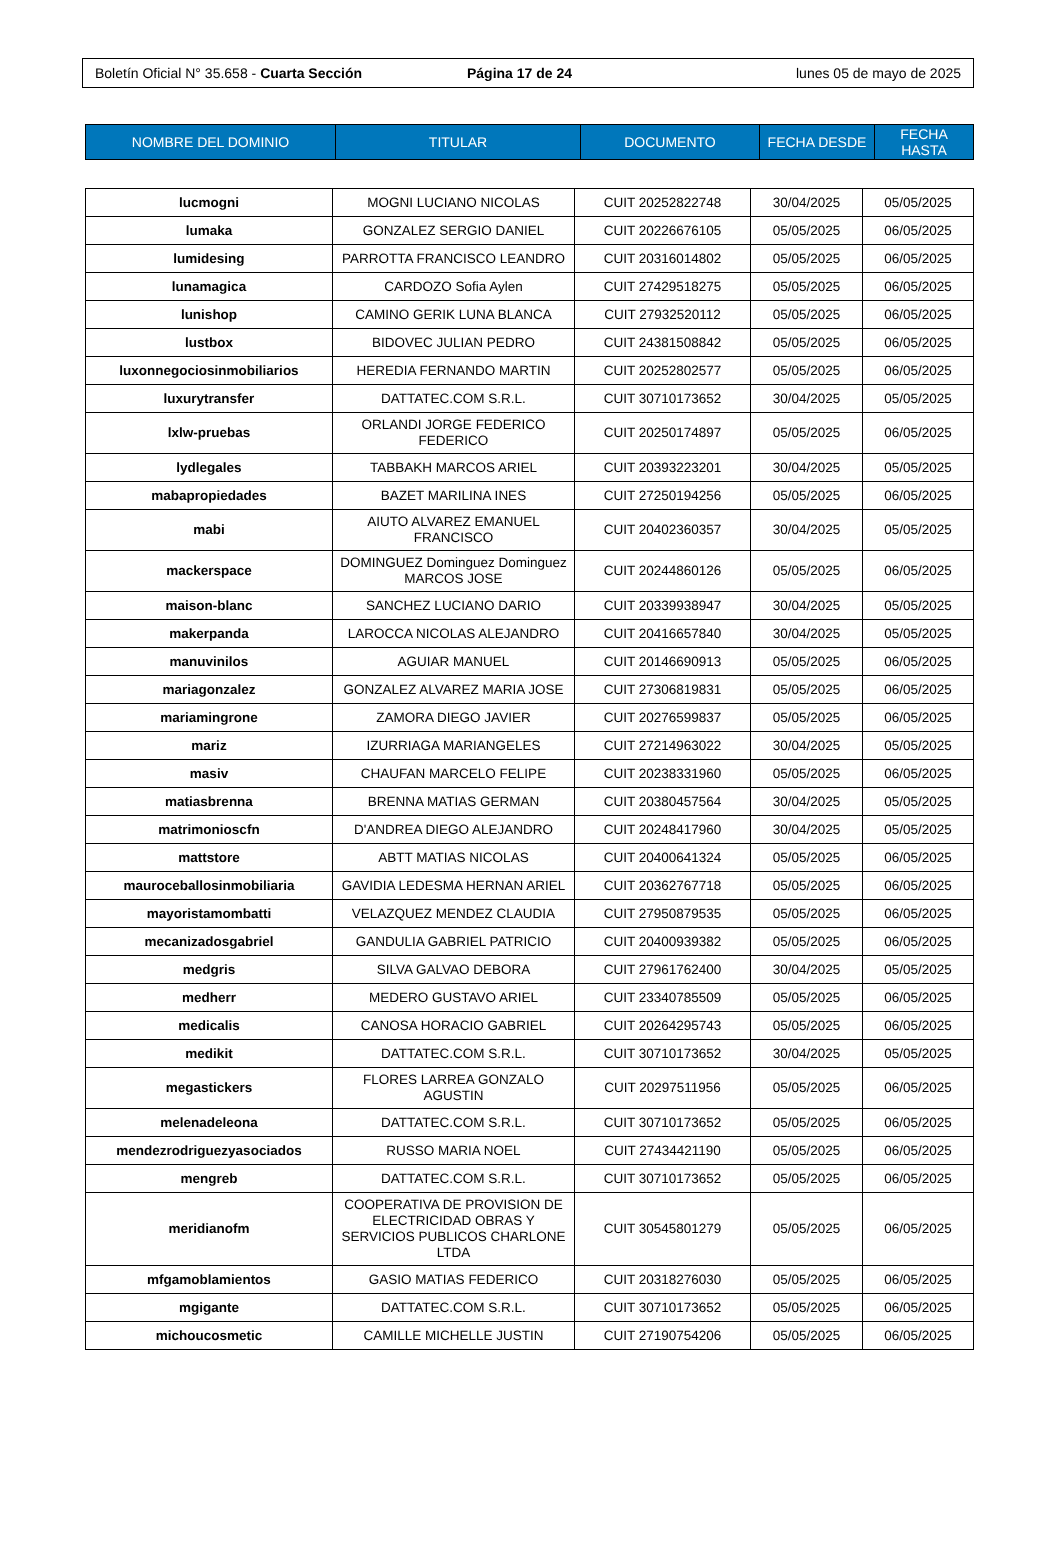Boletín Oficial N° 35.658 - Cuarta Sección Página 17 de 24 lunes 05 de mayo de 2025
| NOMBRE DEL DOMINIO | TITULAR | DOCUMENTO | FECHA DESDE | FECHA HASTA |
| --- | --- | --- | --- | --- |
| lucmogni | MOGNI LUCIANO NICOLAS | CUIT 20252822748 | 30/04/2025 | 05/05/2025 |
| lumaka | GONZALEZ SERGIO DANIEL | CUIT 20226676105 | 05/05/2025 | 06/05/2025 |
| lumidesing | PARROTTA FRANCISCO LEANDRO | CUIT 20316014802 | 05/05/2025 | 06/05/2025 |
| lunamagica | CARDOZO Sofia Aylen | CUIT 27429518275 | 05/05/2025 | 06/05/2025 |
| lunishop | CAMINO GERIK LUNA BLANCA | CUIT 27932520112 | 05/05/2025 | 06/05/2025 |
| lustbox | BIDOVEC JULIAN PEDRO | CUIT 24381508842 | 05/05/2025 | 06/05/2025 |
| luxonnegociosinmobiliarios | HEREDIA FERNANDO MARTIN | CUIT 20252802577 | 05/05/2025 | 06/05/2025 |
| luxurytransfer | DATTATEC.COM S.R.L. | CUIT 30710173652 | 30/04/2025 | 05/05/2025 |
| lxlw-pruebas | ORLANDI JORGE FEDERICO FEDERICO | CUIT 20250174897 | 05/05/2025 | 06/05/2025 |
| lydlegales | TABBAKH MARCOS ARIEL | CUIT 20393223201 | 30/04/2025 | 05/05/2025 |
| mabapropiedades | BAZET MARILINA INES | CUIT 27250194256 | 05/05/2025 | 06/05/2025 |
| mabi | AIUTO ALVAREZ EMANUEL FRANCISCO | CUIT 20402360357 | 30/04/2025 | 05/05/2025 |
| mackerspace | DOMINGUEZ Dominguez Dominguez MARCOS JOSE | CUIT 20244860126 | 05/05/2025 | 06/05/2025 |
| maison-blanc | SANCHEZ LUCIANO DARIO | CUIT 20339938947 | 30/04/2025 | 05/05/2025 |
| makerpanda | LAROCCA NICOLAS ALEJANDRO | CUIT 20416657840 | 30/04/2025 | 05/05/2025 |
| manuvinilos | AGUIAR MANUEL | CUIT 20146690913 | 05/05/2025 | 06/05/2025 |
| mariagonzalez | GONZALEZ ALVAREZ MARIA JOSE | CUIT 27306819831 | 05/05/2025 | 06/05/2025 |
| mariamingrone | ZAMORA DIEGO JAVIER | CUIT 20276599837 | 05/05/2025 | 06/05/2025 |
| mariz | IZURRIAGA MARIANGELES | CUIT 27214963022 | 30/04/2025 | 05/05/2025 |
| masiv | CHAUFAN MARCELO FELIPE | CUIT 20238331960 | 05/05/2025 | 06/05/2025 |
| matiasbrenna | BRENNA MATIAS GERMAN | CUIT 20380457564 | 30/04/2025 | 05/05/2025 |
| matrimonioscfn | D'ANDREA DIEGO ALEJANDRO | CUIT 20248417960 | 30/04/2025 | 05/05/2025 |
| mattstore | ABTT MATIAS NICOLAS | CUIT 20400641324 | 05/05/2025 | 06/05/2025 |
| mauroceballosinmobiliaria | GAVIDIA LEDESMA HERNAN ARIEL | CUIT 20362767718 | 05/05/2025 | 06/05/2025 |
| mayoristamombatti | VELAZQUEZ MENDEZ CLAUDIA | CUIT 27950879535 | 05/05/2025 | 06/05/2025 |
| mecanizadosgabriel | GANDULIA GABRIEL PATRICIO | CUIT 20400939382 | 05/05/2025 | 06/05/2025 |
| medgris | SILVA GALVAO DEBORA | CUIT 27961762400 | 30/04/2025 | 05/05/2025 |
| medherr | MEDERO GUSTAVO ARIEL | CUIT 23340785509 | 05/05/2025 | 06/05/2025 |
| medicalis | CANOSA HORACIO GABRIEL | CUIT 20264295743 | 05/05/2025 | 06/05/2025 |
| medikit | DATTATEC.COM S.R.L. | CUIT 30710173652 | 30/04/2025 | 05/05/2025 |
| megastickers | FLORES LARREA GONZALO AGUSTIN | CUIT 20297511956 | 05/05/2025 | 06/05/2025 |
| melenadeleona | DATTATEC.COM S.R.L. | CUIT 30710173652 | 05/05/2025 | 06/05/2025 |
| mendezrodriguezyasociados | RUSSO MARIA NOEL | CUIT 27434421190 | 05/05/2025 | 06/05/2025 |
| mengreb | DATTATEC.COM S.R.L. | CUIT 30710173652 | 05/05/2025 | 06/05/2025 |
| meridianofm | COOPERATIVA DE PROVISION DE ELECTRICIDAD OBRAS Y SERVICIOS PUBLICOS CHARLONE LTDA | CUIT 30545801279 | 05/05/2025 | 06/05/2025 |
| mfgamoblamientos | GASIO MATIAS FEDERICO | CUIT 20318276030 | 05/05/2025 | 06/05/2025 |
| mgigante | DATTATEC.COM S.R.L. | CUIT 30710173652 | 05/05/2025 | 06/05/2025 |
| michoucosmetic | CAMILLE MICHELLE JUSTIN | CUIT 27190754206 | 05/05/2025 | 06/05/2025 |